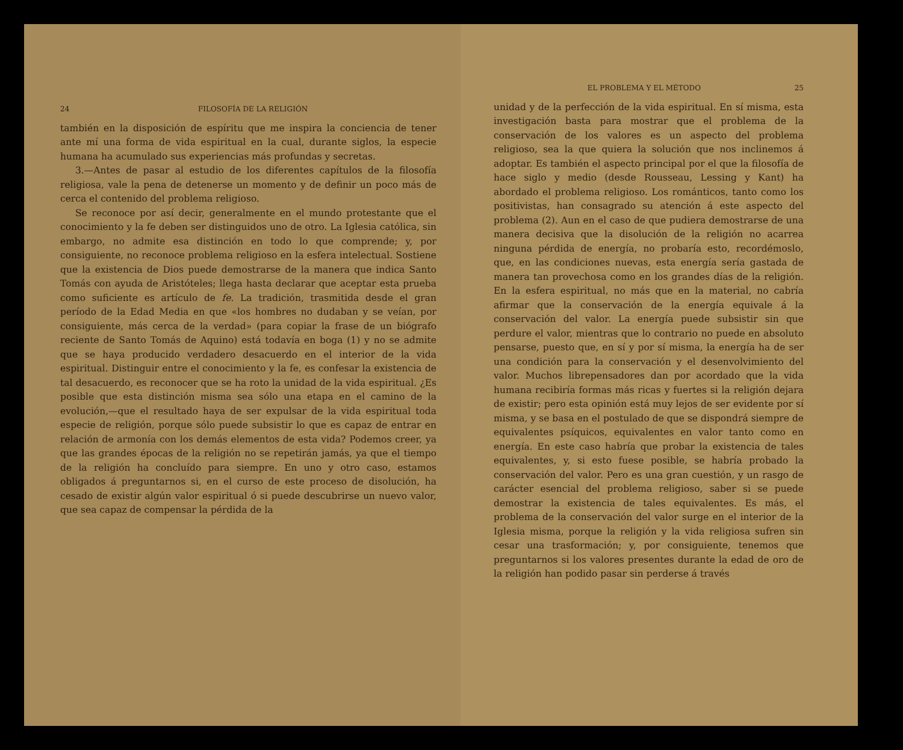24 FILOSOFÍA DE LA RELIGIÓN
también en la disposición de espíritu que me inspira la conciencia de tener ante mí una forma de vida espiritual en la cual, durante siglos, la especie humana ha acumulado sus experiencias más profundas y secretas.
3.—Antes de pasar al estudio de los diferentes capítulos de la filosofía religiosa, vale la pena de detenerse un momento y de definir un poco más de cerca el contenido del problema religioso.
Se reconoce por así decir, generalmente en el mundo protestante que el conocimiento y la fe deben ser distinguidos uno de otro. La Iglesia católica, sin embargo, no admite esa distinción en todo lo que comprende; y, por consiguiente, no reconoce problema religioso en la esfera intelectual. Sostiene que la existencia de Dios puede demostrarse de la manera que indica Santo Tomás con ayuda de Aristóteles; llega hasta declarar que aceptar esta prueba como suficiente es artículo de fe. La tradición, trasmitida desde el gran período de la Edad Media en que «los hombres no dudaban y se veían, por consiguiente, más cerca de la verdad» (para copiar la frase de un biógrafo reciente de Santo Tomás de Aquino) está todavía en boga (1) y no se admite que se haya producido verdadero desacuerdo en el interior de la vida espiritual. Distinguir entre el conocimiento y la fe, es confesar la existencia de tal desacuerdo, es reconocer que se ha roto la unidad de la vida espiritual. ¿Es posible que esta distinción misma sea sólo una etapa en el camino de la evolución,—que el resultado haya de ser expulsar de la vida espiritual toda especie de religión, porque sólo puede subsistir lo que es capaz de entrar en relación de armonía con los demás elementos de esta vida? Podemos creer, ya que las grandes épocas de la religión no se repetirán jamás, ya que el tiempo de la religión ha concluído para siempre. En uno y otro caso, estamos obligados á preguntarnos si, en el curso de este proceso de disolución, ha cesado de existir algún valor espiritual ó si puede descubrirse un nuevo valor, que sea capaz de compensar la pérdida de la
EL PROBLEMA Y EL MÉTODO 25
unidad y de la perfección de la vida espiritual. En sí misma, esta investigación basta para mostrar que el problema de la conservación de los valores es un aspecto del problema religioso, sea la que quiera la solución que nos inclinemos á adoptar. Es también el aspecto principal por el que la filosofía de hace siglo y medio (desde Rousseau, Lessing y Kant) ha abordado el problema religioso. Los románticos, tanto como los positivistas, han consagrado su atención á este aspecto del problema (2). Aun en el caso de que pudiera demostrarse de una manera decisiva que la disolución de la religión no acarrea ninguna pérdida de energía, no probaría esto, recordémoslo, que, en las condiciones nuevas, esta energía sería gastada de manera tan provechosa como en los grandes días de la religión. En la esfera espiritual, no más que en la material, no cabría afirmar que la conservación de la energía equivale á la conservación del valor. La energía puede subsistir sin que perdure el valor, mientras que lo contrario no puede en absoluto pensarse, puesto que, en sí y por sí misma, la energía ha de ser una condición para la conservación y el desenvolvimiento del valor. Muchos librepensadores dan por acordado que la vida humana recibiría formas más ricas y fuertes si la religión dejara de existir; pero esta opinión está muy lejos de ser evidente por sí misma, y se basa en el postulado de que se dispondrá siempre de equivalentes psíquicos, equivalentes en valor tanto como en energía. En este caso habría que probar la existencia de tales equivalentes, y, si esto fuese posible, se habría probado la conservación del valor. Pero es una gran cuestión, y un rasgo de carácter esencial del problema religioso, saber si se puede demostrar la existencia de tales equivalentes. Es más, el problema de la conservación del valor surge en el interior de la Iglesia misma, porque la religión y la vida religiosa sufren sin cesar una trasformación; y, por consiguiente, tenemos que preguntarnos si los valores presentes durante la edad de oro de la religión han podido pasar sin perderse á través